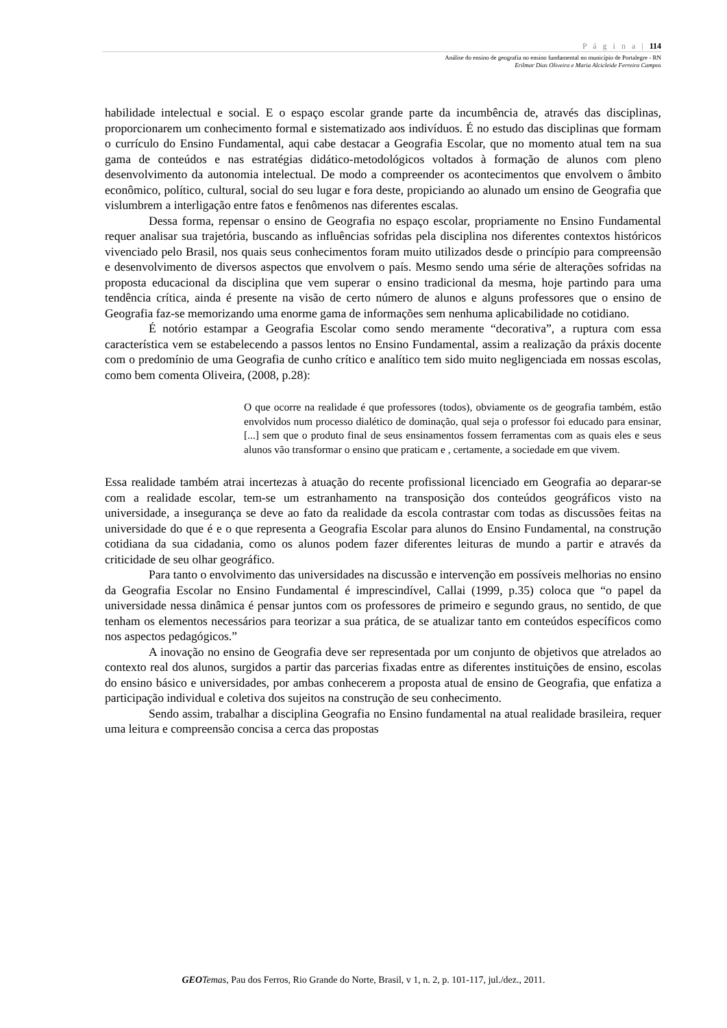P á g i n a | 114
Análise do ensino de geografia no ensino fundamental no município de Portalegre - RN
Erilmar Dias Oliveira e Maria Alcicleide Ferreira Campos
habilidade intelectual e social. E o espaço escolar grande parte da incumbência de, através das disciplinas, proporcionarem um conhecimento formal e sistematizado aos indivíduos. É no estudo das disciplinas que formam o currículo do Ensino Fundamental, aqui cabe destacar a Geografia Escolar, que no momento atual tem na sua gama de conteúdos e nas estratégias didático-metodológicos voltados à formação de alunos com pleno desenvolvimento da autonomia intelectual. De modo a compreender os acontecimentos que envolvem o âmbito econômico, político, cultural, social do seu lugar e fora deste, propiciando ao alunado um ensino de Geografia que vislumbrem a interligação entre fatos e fenômenos nas diferentes escalas.
Dessa forma, repensar o ensino de Geografia no espaço escolar, propriamente no Ensino Fundamental requer analisar sua trajetória, buscando as influências sofridas pela disciplina nos diferentes contextos históricos vivenciado pelo Brasil, nos quais seus conhecimentos foram muito utilizados desde o princípio para compreensão e desenvolvimento de diversos aspectos que envolvem o país. Mesmo sendo uma série de alterações sofridas na proposta educacional da disciplina que vem superar o ensino tradicional da mesma, hoje partindo para uma tendência crítica, ainda é presente na visão de certo número de alunos e alguns professores que o ensino de Geografia faz-se memorizando uma enorme gama de informações sem nenhuma aplicabilidade no cotidiano.
É notório estampar a Geografia Escolar como sendo meramente “decorativa”, a ruptura com essa característica vem se estabelecendo a passos lentos no Ensino Fundamental, assim a realização da práxis docente com o predomínio de uma Geografia de cunho crítico e analítico tem sido muito negligenciada em nossas escolas, como bem comenta Oliveira, (2008, p.28):
O que ocorre na realidade é que professores (todos), obviamente os de geografia também, estão envolvidos num processo dialético de dominação, qual seja o professor foi educado para ensinar, [...] sem que o produto final de seus ensinamentos fossem ferramentas com as quais eles e seus alunos vão transformar o ensino que praticam e , certamente, a sociedade em que vivem.
Essa realidade também atrai incertezas à atuação do recente profissional licenciado em Geografia ao deparar-se com a realidade escolar, tem-se um estranhamento na transposição dos conteúdos geográficos visto na universidade, a insegurança se deve ao fato da realidade da escola contrastar com todas as discussões feitas na universidade do que é e o que representa a Geografia Escolar para alunos do Ensino Fundamental, na construção cotidiana da sua cidadania, como os alunos podem fazer diferentes leituras de mundo a partir e através da criticidade de seu olhar geográfico.
Para tanto o envolvimento das universidades na discussão e intervenção em possíveis melhorias no ensino da Geografia Escolar no Ensino Fundamental é imprescindível, Callai (1999, p.35) coloca que “o papel da universidade nessa dinâmica é pensar juntos com os professores de primeiro e segundo graus, no sentido, de que tenham os elementos necessários para teorizar a sua prática, de se atualizar tanto em conteúdos específicos como nos aspectos pedagógicos.”
A inovação no ensino de Geografia deve ser representada por um conjunto de objetivos que atrelados ao contexto real dos alunos, surgidos a partir das parcerias fixadas entre as diferentes instituições de ensino, escolas do ensino básico e universidades, por ambas conhecerem a proposta atual de ensino de Geografia, que enfatiza a participação individual e coletiva dos sujeitos na construção de seu conhecimento.
Sendo assim, trabalhar a disciplina Geografia no Ensino fundamental na atual realidade brasileira, requer uma leitura e compreensão concisa a cerca das propostas
GEO Temas, Pau dos Ferros, Rio Grande do Norte, Brasil, v 1, n. 2, p. 101-117, jul./dez., 2011.